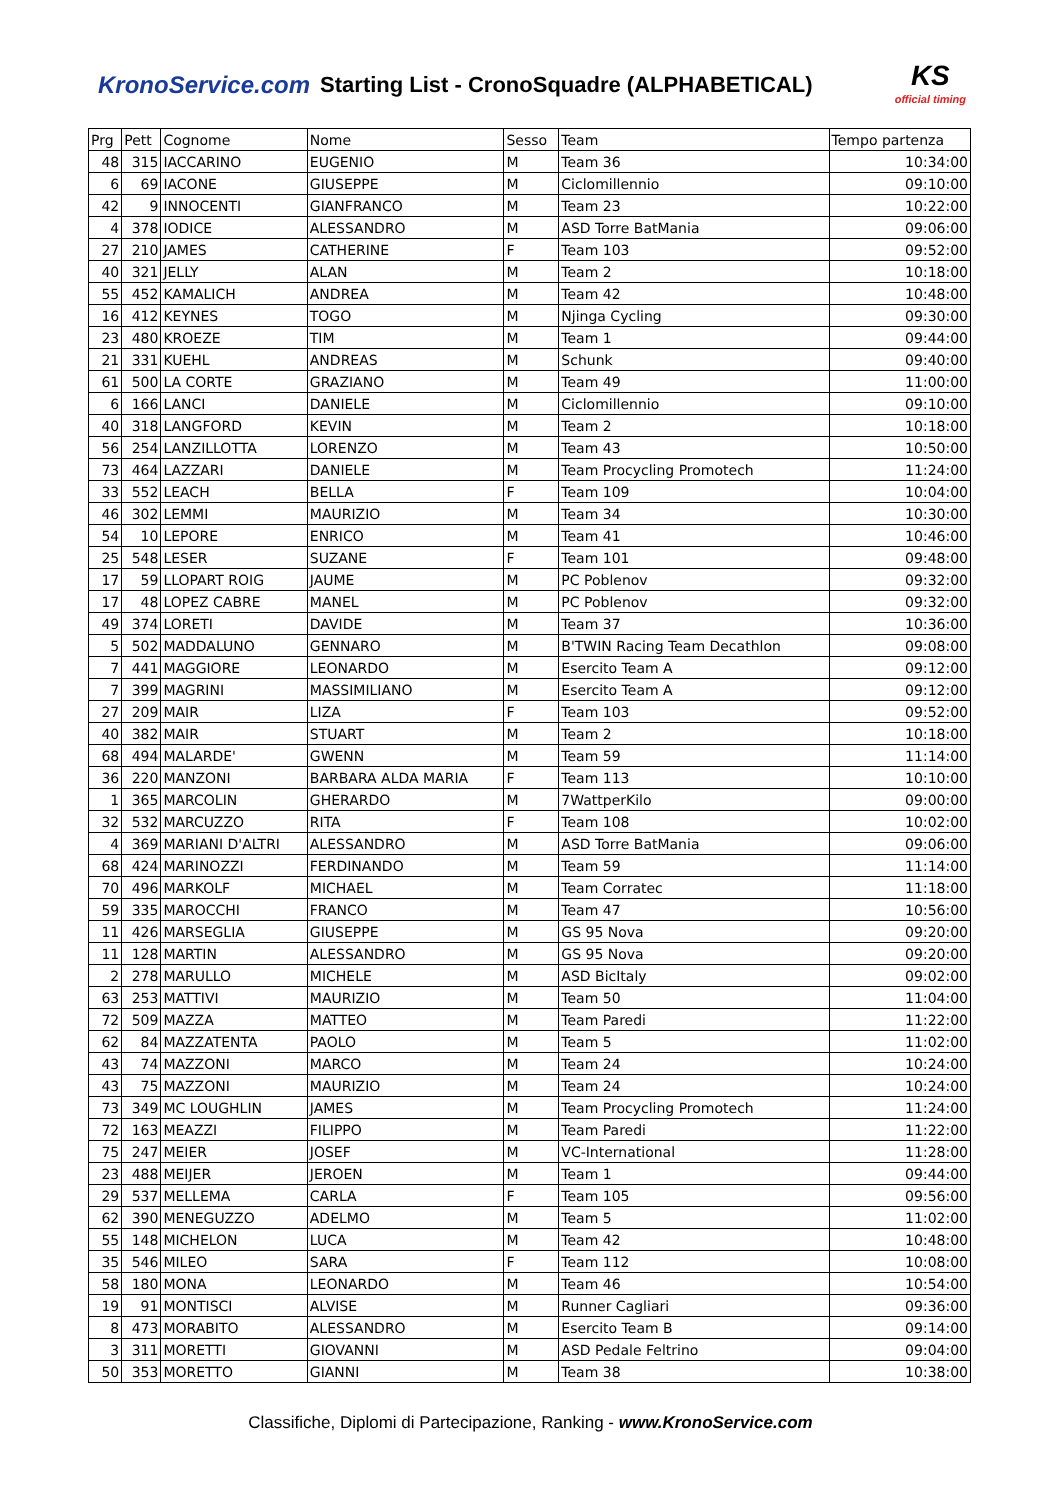KronoService.com Starting List - CronoSquadre (ALPHABETICAL)
KS
official timing
| Prg | Pett | Cognome | Nome | Sesso | Team | Tempo partenza |
| --- | --- | --- | --- | --- | --- | --- |
| 48 | 315 | IACCARINO | EUGENIO | M | Team 36 | 10:34:00 |
| 6 | 69 | IACONE | GIUSEPPE | M | Ciclomillennio | 09:10:00 |
| 42 | 9 | INNOCENTI | GIANFRANCO | M | Team 23 | 10:22:00 |
| 4 | 378 | IODICE | ALESSANDRO | M | ASD Torre BatMania | 09:06:00 |
| 27 | 210 | JAMES | CATHERINE | F | Team 103 | 09:52:00 |
| 40 | 321 | JELLY | ALAN | M | Team 2 | 10:18:00 |
| 55 | 452 | KAMALICH | ANDREA | M | Team 42 | 10:48:00 |
| 16 | 412 | KEYNES | TOGO | M | Njinga Cycling | 09:30:00 |
| 23 | 480 | KROEZE | TIM | M | Team 1 | 09:44:00 |
| 21 | 331 | KUEHL | ANDREAS | M | Schunk | 09:40:00 |
| 61 | 500 | LA CORTE | GRAZIANO | M | Team 49 | 11:00:00 |
| 6 | 166 | LANCI | DANIELE | M | Ciclomillennio | 09:10:00 |
| 40 | 318 | LANGFORD | KEVIN | M | Team 2 | 10:18:00 |
| 56 | 254 | LANZILLOTTA | LORENZO | M | Team 43 | 10:50:00 |
| 73 | 464 | LAZZARI | DANIELE | M | Team Procycling Promotech | 11:24:00 |
| 33 | 552 | LEACH | BELLA | F | Team 109 | 10:04:00 |
| 46 | 302 | LEMMI | MAURIZIO | M | Team 34 | 10:30:00 |
| 54 | 10 | LEPORE | ENRICO | M | Team 41 | 10:46:00 |
| 25 | 548 | LESER | SUZANE | F | Team 101 | 09:48:00 |
| 17 | 59 | LLOPART ROIG | JAUME | M | PC Poblenov | 09:32:00 |
| 17 | 48 | LOPEZ CABRE | MANEL | M | PC Poblenov | 09:32:00 |
| 49 | 374 | LORETI | DAVIDE | M | Team 37 | 10:36:00 |
| 5 | 502 | MADDALUNO | GENNARO | M | B'TWIN Racing Team Decathlon | 09:08:00 |
| 7 | 441 | MAGGIORE | LEONARDO | M | Esercito Team A | 09:12:00 |
| 7 | 399 | MAGRINI | MASSIMILIANO | M | Esercito Team A | 09:12:00 |
| 27 | 209 | MAIR | LIZA | F | Team 103 | 09:52:00 |
| 40 | 382 | MAIR | STUART | M | Team 2 | 10:18:00 |
| 68 | 494 | MALARDE' | GWENN | M | Team 59 | 11:14:00 |
| 36 | 220 | MANZONI | BARBARA ALDA MARIA | F | Team 113 | 10:10:00 |
| 1 | 365 | MARCOLIN | GHERARDO | M | 7WattperKilo | 09:00:00 |
| 32 | 532 | MARCUZZO | RITA | F | Team 108 | 10:02:00 |
| 4 | 369 | MARIANI D'ALTRI | ALESSANDRO | M | ASD Torre BatMania | 09:06:00 |
| 68 | 424 | MARINOZZI | FERDINANDO | M | Team 59 | 11:14:00 |
| 70 | 496 | MARKOLF | MICHAEL | M | Team Corratec | 11:18:00 |
| 59 | 335 | MAROCCHI | FRANCO | M | Team 47 | 10:56:00 |
| 11 | 426 | MARSEGLIA | GIUSEPPE | M | GS 95 Nova | 09:20:00 |
| 11 | 128 | MARTIN | ALESSANDRO | M | GS 95 Nova | 09:20:00 |
| 2 | 278 | MARULLO | MICHELE | M | ASD BicItaly | 09:02:00 |
| 63 | 253 | MATTIVI | MAURIZIO | M | Team 50 | 11:04:00 |
| 72 | 509 | MAZZA | MATTEO | M | Team Paredi | 11:22:00 |
| 62 | 84 | MAZZATENTA | PAOLO | M | Team 5 | 11:02:00 |
| 43 | 74 | MAZZONI | MARCO | M | Team 24 | 10:24:00 |
| 43 | 75 | MAZZONI | MAURIZIO | M | Team 24 | 10:24:00 |
| 73 | 349 | MC LOUGHLIN | JAMES | M | Team Procycling Promotech | 11:24:00 |
| 72 | 163 | MEAZZI | FILIPPO | M | Team Paredi | 11:22:00 |
| 75 | 247 | MEIER | JOSEF | M | VC-International | 11:28:00 |
| 23 | 488 | MEIJER | JEROEN | M | Team 1 | 09:44:00 |
| 29 | 537 | MELLEMA | CARLA | F | Team 105 | 09:56:00 |
| 62 | 390 | MENEGUZZO | ADELMO | M | Team 5 | 11:02:00 |
| 55 | 148 | MICHELON | LUCA | M | Team 42 | 10:48:00 |
| 35 | 546 | MILEO | SARA | F | Team 112 | 10:08:00 |
| 58 | 180 | MONA | LEONARDO | M | Team 46 | 10:54:00 |
| 19 | 91 | MONTISCI | ALVISE | M | Runner Cagliari | 09:36:00 |
| 8 | 473 | MORABITO | ALESSANDRO | M | Esercito Team B | 09:14:00 |
| 3 | 311 | MORETTI | GIOVANNI | M | ASD Pedale Feltrino | 09:04:00 |
| 50 | 353 | MORETTO | GIANNI | M | Team 38 | 10:38:00 |
Classifiche, Diplomi di Partecipazione, Ranking - www.KronoService.com